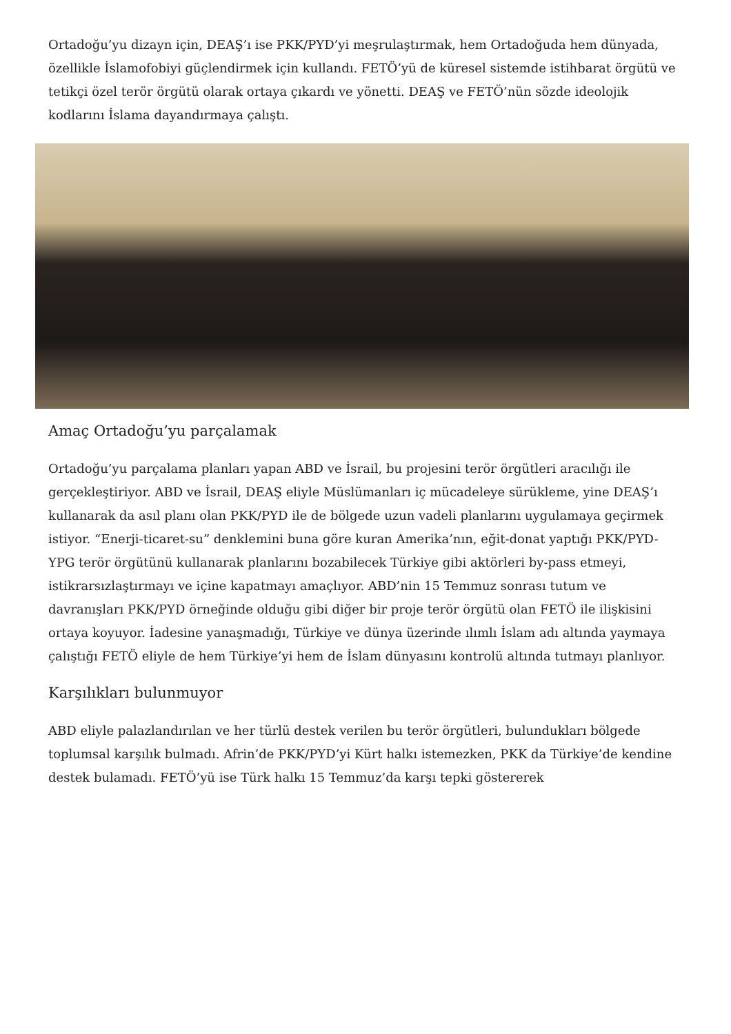Ortadoğu’yu dizayn için, DEAŞ’ı ise PKK/PYD’yi meşrulaştırmak, hem Ortadoğuda hem dünyada, özellikle İslamofobiyi güçlendirmek için kullandı. FETÖ’yü de küresel sistemde istihbarat örgütü ve tetikçi özel terör örgütü olarak ortaya çıkardı ve yönetti. DEAŞ ve FETÖ’nün sözde ideolojik kodlarını İslama dayandırmaya çalıştı.
Amaç Ortadoğu’yu parçalamak
Ortadoğu’yu parçalama planları yapan ABD ve İsrail, bu projesini terör örgütleri aracılığı ile gerçekleştiriyor. ABD ve İsrail, DEAŞ eliyle Müslümanları iç mücadeleye sürükleme, yine DEAŞ’ı kullanarak da asıl planı olan PKK/PYD ile de bölgede uzun vadeli planlarını uygulamaya geçirmek istiyor. “Enerji-ticaret-su” denklemini buna göre kuran Amerika’nın, eğit-donat yaptığı PKK/PYD-YPG terör örgütünü kullanarak planlarını bozabilecek Türkiye gibi aktörleri by-pass etmeyi, istikrarsızlaştırmayı ve içine kapatmayı amaçlıyor. ABD’nin 15 Temmuz sonrası tutum ve davranışları PKK/PYD örneğinde olduğu gibi diğer bir proje terör örgütü olan FETÖ ile ilişkisini ortaya koyuyor. İadesine yanaşmadığı, Türkiye ve dünya üzerinde ılımlı İslam adı altında yaymaya çalıştığı FETÖ eliyle de hem Türkiye’yi hem de İslam dünyasını kontrolü altında tutmayı planlıyor.
Karşılıkları bulunmuyor
ABD eliyle palazlandırılan ve her türlü destek verilen bu terör örgütleri, bulundukları bölgede toplumsal karşılık bulmadı. Afrin’de PKK/PYD’yi Kürt halkı istemezken, PKK da Türkiye’de kendine destek bulamadı. FETÖ’yü ise Türk halkı 15 Temmuz’da karşı tepki göstererek